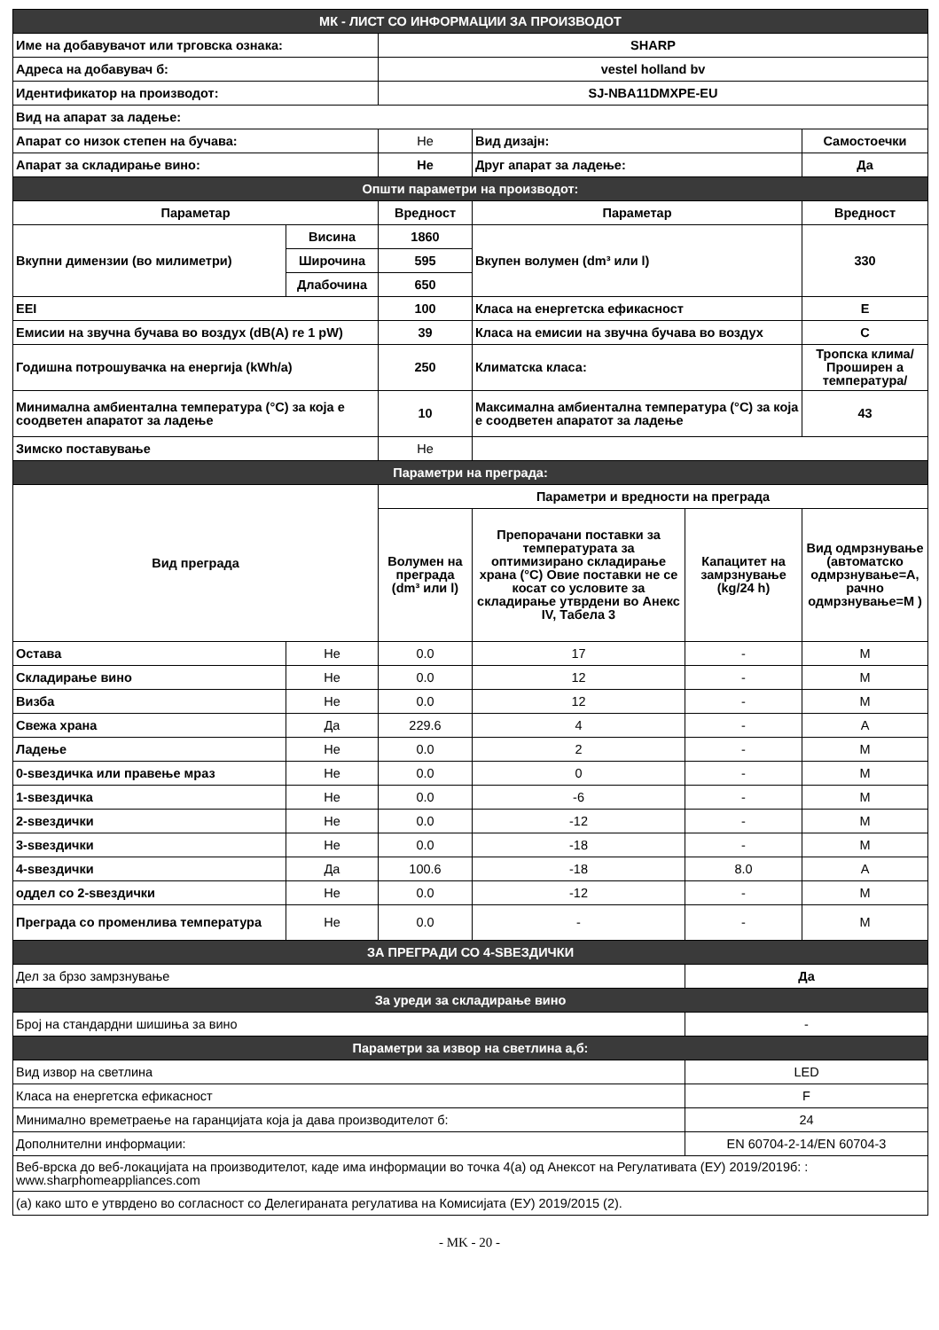| МК - ЛИСТ СО ИНФОРМАЦИИ ЗА ПРОИЗВОДОТ | | | | | |
| Име на добавувачот или трговска ознака: | | SHARP | | | |
| Адреса на добавувач б: | | vestel holland bv | | | |
| Идентификатор на производот: | | SJ-NBA11DMXPE-EU | | | |
| Вид на апарат за ладење: | | | | | |
| Апарат со низок степен на бучава: | | Не | Вид дизајн: | | Самостоечки |
| Апарат за складирање вино: | | Не | Друг апарат за ладење: | | Да |
| Општи параметри на производот: | | | | | |
| Параметар | | Вредност | Параметар | | Вредност |
| Вкупни димензии (во милиметри) | Висина | 1860 | Вкупен волумен (dm³ или l) | | 330 |
| | Широчина | 595 | | | |
| | Длабочина | 650 | | | |
| EEI | | 100 | Класа на енергетска ефикасност | | E |
| Емисии на звучна бучава во воздух (dB(A) re 1 pW) | | 39 | Класа на емисии на звучна бучава во воздух | | C |
| Годишна потрошувачка на енергија (kWh/a) | | 250 | Климатска класа: | | Тропска клима/Проширен а температура/ |
| Минимална амбиентална температура (°C) за која е соодветен апаратот за ладење | | 10 | Максимална амбиентална температура (°C) за која е соодветен апаратот за ладење | | 43 |
| Зимско поставување | | Не | | | |
| Параметри на преграда: | | | | | |
| Вид преграда | | Параметри и вредности на преграда | | | |
| | | Волумен на преграда (dm³ или l) | Препорачани поставки за температурата за оптимизирано складирање храна (°C) Овие поставки не се косат со условите за складирање утврдени во Анекс IV, Табела 3 | Капацитет на замрзнување (kg/24 h) | Вид одмрзнување (автоматско одмрзнување=A, рачно одмрзнување=M ) |
| Остава | Не | 0.0 | 17 | - | M |
| Складирање вино | Не | 0.0 | 12 | - | M |
| Визба | Не | 0.0 | 12 | - | M |
| Свежа храна | Да | 229.6 | 4 | - | A |
| Ладење | Не | 0.0 | 2 | - | M |
| 0-ѕвездичка или правење мраз | Не | 0.0 | 0 | - | M |
| 1-ѕвездичка | Не | 0.0 | -6 | - | M |
| 2-ѕвездички | Не | 0.0 | -12 | - | M |
| 3-ѕвездички | Не | 0.0 | -18 | - | M |
| 4-ѕвездички | Да | 100.6 | -18 | 8.0 | A |
| оддел со 2-ѕвездички | Не | 0.0 | -12 | - | M |
| Преграда со променлива температура | Не | 0.0 | - | - | M |
| ЗА ПРЕГРАДИ СО 4-ЅВЕЗДИЧКИ | | | | | |
| Дел за брзо замрзнување | | | | Да | |
| За уреди за складирање вино | | | | | |
| Број на стандардни шишиња за вино | | | | - | |
| Параметри за извор на светлина а,б: | | | | | |
| Вид извор на светлина | | | | LED | |
| Класа на енергетска ефикасност | | | | F | |
| Минимално времетраење на гаранцијата која ја дава производителот б: | | | | 24 | |
| Дополнителни информации: | | | | EN 60704-2-14/EN 60704-3 | |
| Веб-врска до веб-локацијата на производителот, каде има информации во точка 4(а) од Анексот на Регулативата (ЕУ) 2019/2019б: : www.sharphomeappliances.com | | | | | |
| (а) како што е утврдено во согласност со Делегираната регулатива на Комисијата (ЕУ) 2019/2015 (2). | | | | | |
- MK - 20 -